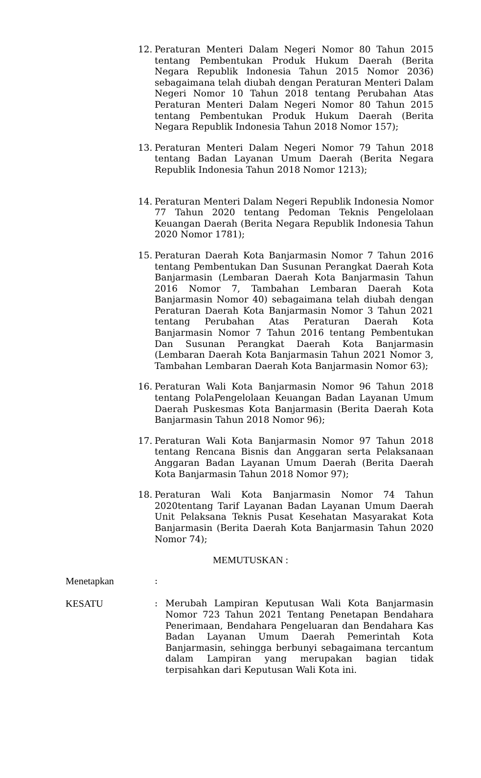12. Peraturan Menteri Dalam Negeri Nomor 80 Tahun 2015 tentang Pembentukan Produk Hukum Daerah (Berita Negara Republik Indonesia Tahun 2015 Nomor 2036) sebagaimana telah diubah dengan Peraturan Menteri Dalam Negeri Nomor 10 Tahun 2018 tentang Perubahan Atas Peraturan Menteri Dalam Negeri Nomor 80 Tahun 2015 tentang Pembentukan Produk Hukum Daerah (Berita Negara Republik Indonesia Tahun 2018 Nomor 157);
13. Peraturan Menteri Dalam Negeri Nomor 79 Tahun 2018 tentang Badan Layanan Umum Daerah (Berita Negara Republik Indonesia Tahun 2018 Nomor 1213);
14. Peraturan Menteri Dalam Negeri Republik Indonesia Nomor 77 Tahun 2020 tentang Pedoman Teknis Pengelolaan Keuangan Daerah (Berita Negara Republik Indonesia Tahun 2020 Nomor 1781);
15. Peraturan Daerah Kota Banjarmasin Nomor 7 Tahun 2016 tentang Pembentukan Dan Susunan Perangkat Daerah Kota Banjarmasin (Lembaran Daerah Kota Banjarmasin Tahun 2016 Nomor 7, Tambahan Lembaran Daerah Kota Banjarmasin Nomor 40) sebagaimana telah diubah dengan Peraturan Daerah Kota Banjarmasin Nomor 3 Tahun 2021 tentang Perubahan Atas Peraturan Daerah Kota Banjarmasin Nomor 7 Tahun 2016 tentang Pembentukan Dan Susunan Perangkat Daerah Kota Banjarmasin (Lembaran Daerah Kota Banjarmasin Tahun 2021 Nomor 3, Tambahan Lembaran Daerah Kota Banjarmasin Nomor 63);
16. Peraturan Wali Kota Banjarmasin Nomor 96 Tahun 2018 tentang PolaPengelolaan Keuangan Badan Layanan Umum Daerah Puskesmas Kota Banjarmasin (Berita Daerah Kota Banjarmasin Tahun 2018 Nomor 96);
17. Peraturan Wali Kota Banjarmasin Nomor 97 Tahun 2018 tentang Rencana Bisnis dan Anggaran serta Pelaksanaan Anggaran Badan Layanan Umum Daerah (Berita Daerah Kota Banjarmasin Tahun 2018 Nomor 97);
18. Peraturan Wali Kota Banjarmasin Nomor 74 Tahun 2020tentang Tarif Layanan Badan Layanan Umum Daerah Unit Pelaksana Teknis Pusat Kesehatan Masyarakat Kota Banjarmasin (Berita Daerah Kota Banjarmasin Tahun 2020 Nomor 74);
MEMUTUSKAN :
Menetapkan :
KESATU : Merubah Lampiran Keputusan Wali Kota Banjarmasin Nomor 723 Tahun 2021 Tentang Penetapan Bendahara Penerimaan, Bendahara Pengeluaran dan Bendahara Kas Badan Layanan Umum Daerah Pemerintah Kota Banjarmasin, sehingga berbunyi sebagaimana tercantum dalam Lampiran yang merupakan bagian tidak terpisahkan dari Keputusan Wali Kota ini.